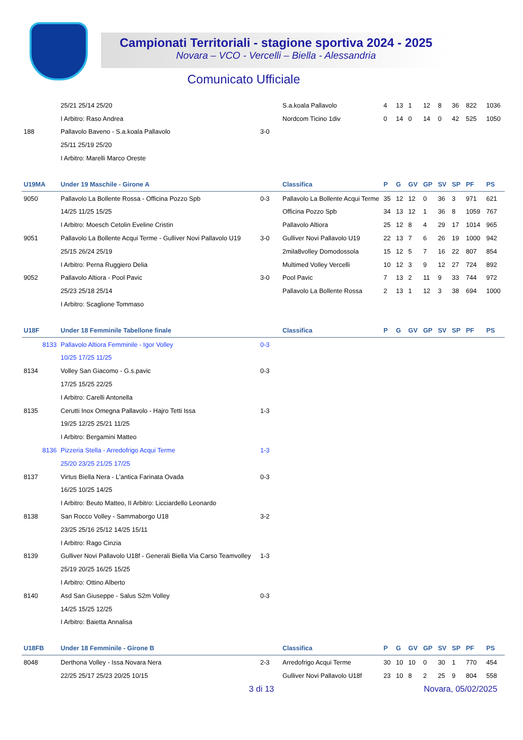Campionati Territoriali - stagione sportiva 2024 - 2025
Novara – VCO - Vercelli – Biella - Alessandria
Comunicato Ufficiale
| | 25/21 25/14 25/20 | | S.a.koala Pallavolo | 4 | 13 | 1 | 12 | 8 | 36 | 822 | 1036 |
| | I Arbitro: Raso Andrea | | Nordcom Ticino 1div | 0 | 14 | 0 | 14 | 0 | 42 | 525 | 1050 |
| 188 | Pallavolo Baveno - S.a.koala Pallavolo | 3-0 | | | | | | | | | |
| | 25/11 25/19 25/20 | | | | | | | | | | |
| | I Arbitro: Marelli Marco Oreste | | | | | | | | | | |
| U19MA | Under 19 Maschile - Girone A | | Classifica | P | G | GV | GP | SV | SP | PF | PS |
| 9050 | Pallavolo La Bollente Rossa - Officina Pozzo Spb | 0-3 | Pallavolo La Bollente Acqui Terme | 35 | 12 | 12 | 0 | 36 | 3 | 971 | 621 |
| | 14/25 11/25 15/25 | | Officina Pozzo Spb | 34 | 13 | 12 | 1 | 36 | 8 | 1059 | 767 |
| | I Arbitro: Moesch Cetolin Eveline Cristin | | Pallavolo Altiora | 25 | 12 | 8 | 4 | 29 | 17 | 1014 | 965 |
| 9051 | Pallavolo La Bollente Acqui Terme - Gulliver Novi Pallavolo U19 | 3-0 | Gulliver Novi Pallavolo U19 | 22 | 13 | 7 | 6 | 26 | 19 | 1000 | 942 |
| | 25/15 26/24 25/19 | | 2mila8volley Domodossola | 15 | 12 | 5 | 7 | 16 | 22 | 807 | 854 |
| | I Arbitro: Perna Ruggiero Delia | | Multimed Volley Vercelli | 10 | 12 | 3 | 9 | 12 | 27 | 724 | 892 |
| 9052 | Pallavolo Altiora - Pool Pavic | 3-0 | Pool Pavic | 7 | 13 | 2 | 11 | 9 | 33 | 744 | 972 |
| | 25/23 25/18 25/14 | | Pallavolo La Bollente Rossa | 2 | 13 | 1 | 12 | 3 | 38 | 694 | 1000 |
| | I Arbitro: Scaglione Tommaso | | | | | | | | | | |
| U18F | Under 18 Femminile Tabellone finale | | Classifica | P | G | GV | GP | SV | SP | PF | PS |
| 8133 | Pallavolo Altiora Femminile - Igor Volley | 0-3 | | | | | | | | | |
| | 10/25 17/25 11/25 | | | | | | | | | | |
| 8134 | Volley San Giacomo - G.s.pavic | 0-3 | | | | | | | | | |
| | 17/25 15/25 22/25 | | | | | | | | | | |
| | I Arbitro: Carelli Antonella | | | | | | | | | | |
| 8135 | Cerutti Inox Omegna Pallavolo - Hajro Tetti Issa | 1-3 | | | | | | | | | |
| | 19/25 12/25 25/21 11/25 | | | | | | | | | | |
| | I Arbitro: Bergamini Matteo | | | | | | | | | | |
| 8136 | Pizzeria Stella - Arredofrigo Acqui Terme | 1-3 | | | | | | | | | |
| | 25/20 23/25 21/25 17/25 | | | | | | | | | | |
| 8137 | Virtus Biella Nera - L'antica Farinata Ovada | 0-3 | | | | | | | | | |
| | 16/25 10/25 14/25 | | | | | | | | | | |
| | I Arbitro: Beuto Matteo, II Arbitro: Licciardello Leonardo | | | | | | | | | | |
| 8138 | San Rocco Volley - Sammaborgo U18 | 3-2 | | | | | | | | | |
| | 23/25 25/16 25/12 14/25 15/11 | | | | | | | | | | |
| | I Arbitro: Rago Cinzia | | | | | | | | | | |
| 8139 | Gulliver Novi Pallavolo U18f - Generali Biella Via Carso Teamvolley | 1-3 | | | | | | | | | |
| | 25/19 20/25 16/25 15/25 | | | | | | | | | | |
| | I Arbitro: Ottino Alberto | | | | | | | | | | |
| 8140 | Asd San Giuseppe - Salus S2m Volley | 0-3 | | | | | | | | | |
| | 14/25 15/25 12/25 | | | | | | | | | | |
| | I Arbitro: Baietta Annalisa | | | | | | | | | | |
| U18FB | Under 18 Femminile - Girone B | | Classifica | P | G | GV | GP | SV | SP | PF | PS |
| 8048 | Derthona Volley - Issa Novara Nera | 2-3 | Arredofrigo Acqui Terme | 30 | 10 | 10 | 0 | 30 | 1 | 770 | 454 |
| | 22/25 25/17 25/23 20/25 10/15 | | Gulliver Novi Pallavolo U18f | 23 | 10 | 8 | 2 | 25 | 9 | 804 | 558 |
3 di 13 Novara, 05/02/2025